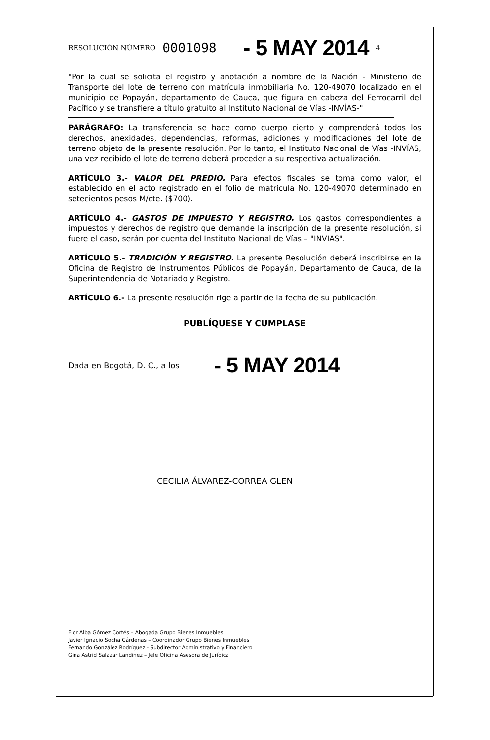RESOLUCIÓN NÚMERO 0001098 - 5 MAY 2014 4
"Por la cual se solicita el registro y anotación a nombre de la Nación - Ministerio de Transporte del lote de terreno con matrícula inmobiliaria No. 120-49070 localizado en el municipio de Popayán, departamento de Cauca, que figura en cabeza del Ferrocarril del Pacífico y se transfiere a título gratuito al Instituto Nacional de Vías -INVÍAS-"
PARÁGRAFO: La transferencia se hace como cuerpo cierto y comprenderá todos los derechos, anexidades, dependencias, reformas, adiciones y modificaciones del lote de terreno objeto de la presente resolución. Por lo tanto, el Instituto Nacional de Vías -INVÍAS, una vez recibido el lote de terreno deberá proceder a su respectiva actualización.
ARTÍCULO 3.- VALOR DEL PREDIO. Para efectos fiscales se toma como valor, el establecido en el acto registrado en el folio de matrícula No. 120-49070 determinado en setecientos pesos M/cte. ($700).
ARTÍCULO 4.- GASTOS DE IMPUESTO Y REGISTRO. Los gastos correspondientes a impuestos y derechos de registro que demande la inscripción de la presente resolución, si fuere el caso, serán por cuenta del Instituto Nacional de Vías – "INVIAS".
ARTÍCULO 5.- TRADICIÓN Y REGISTRO. La presente Resolución deberá inscribirse en la Oficina de Registro de Instrumentos Públicos de Popayán, Departamento de Cauca, de la Superintendencia de Notariado y Registro.
ARTÍCULO 6.- La presente resolución rige a partir de la fecha de su publicación.
PUBLÍQUESE Y CUMPLASE
Dada en Bogotá, D. C., a los - 5 MAY 2014
CECILIA ÁLVAREZ-CORREA GLEN
Flor Alba Gómez Cortés – Abogada Grupo Bienes Inmuebles
Javier Ignacio Socha Cárdenas – Coordinador Grupo Bienes Inmuebles
Fernando González Rodríguez - Subdirector Administrativo y Financiero
Gina Astrid Salazar Landinez – Jefe Oficina Asesora de Jurídica